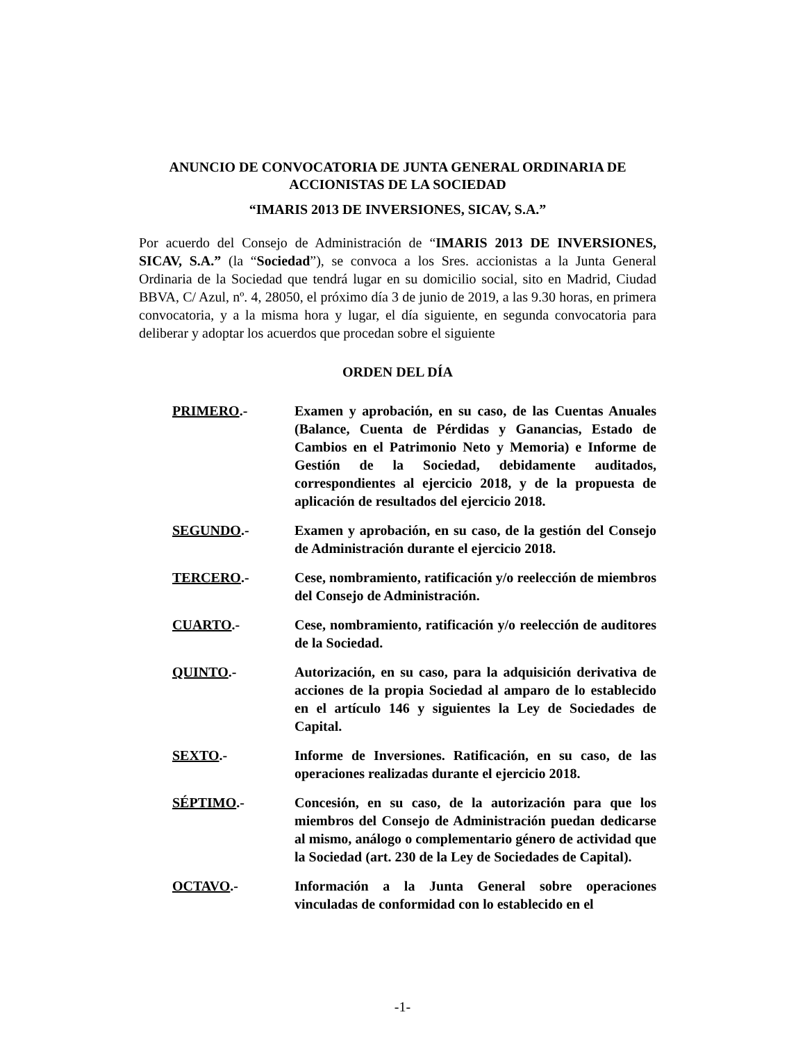ANUNCIO DE CONVOCATORIA DE JUNTA GENERAL ORDINARIA DE ACCIONISTAS DE LA SOCIEDAD
“IMARIS 2013 DE INVERSIONES, SICAV, S.A.”
Por acuerdo del Consejo de Administración de “IMARIS 2013 DE INVERSIONES, SICAV, S.A.” (la “Sociedad”), se convoca a los Sres. accionistas a la Junta General Ordinaria de la Sociedad que tendrá lugar en su domicilio social, sito en Madrid, Ciudad BBVA, C/ Azul, nº. 4, 28050, el próximo día 3 de junio de 2019, a las 9.30 horas, en primera convocatoria, y a la misma hora y lugar, el día siguiente, en segunda convocatoria para deliberar y adoptar los acuerdos que procedan sobre el siguiente
ORDEN DEL DÍA
PRIMERO.- Examen y aprobación, en su caso, de las Cuentas Anuales (Balance, Cuenta de Pérdidas y Ganancias, Estado de Cambios en el Patrimonio Neto y Memoria) e Informe de Gestión de la Sociedad, debidamente auditados, correspondientes al ejercicio 2018, y de la propuesta de aplicación de resultados del ejercicio 2018.
SEGUNDO.- Examen y aprobación, en su caso, de la gestión del Consejo de Administración durante el ejercicio 2018.
TERCERO.- Cese, nombramiento, ratificación y/o reelección de miembros del Consejo de Administración.
CUARTO.- Cese, nombramiento, ratificación y/o reelección de auditores de la Sociedad.
QUINTO.- Autorización, en su caso, para la adquisición derivativa de acciones de la propia Sociedad al amparo de lo establecido en el artículo 146 y siguientes la Ley de Sociedades de Capital.
SEXTO.- Informe de Inversiones. Ratificación, en su caso, de las operaciones realizadas durante el ejercicio 2018.
SÉPTIMO.- Concesión, en su caso, de la autorización para que los miembros del Consejo de Administración puedan dedicarse al mismo, análogo o complementario género de actividad que la Sociedad (art. 230 de la Ley de Sociedades de Capital).
OCTAVO.- Información a la Junta General sobre operaciones vinculadas de conformidad con lo establecido en el
-1-